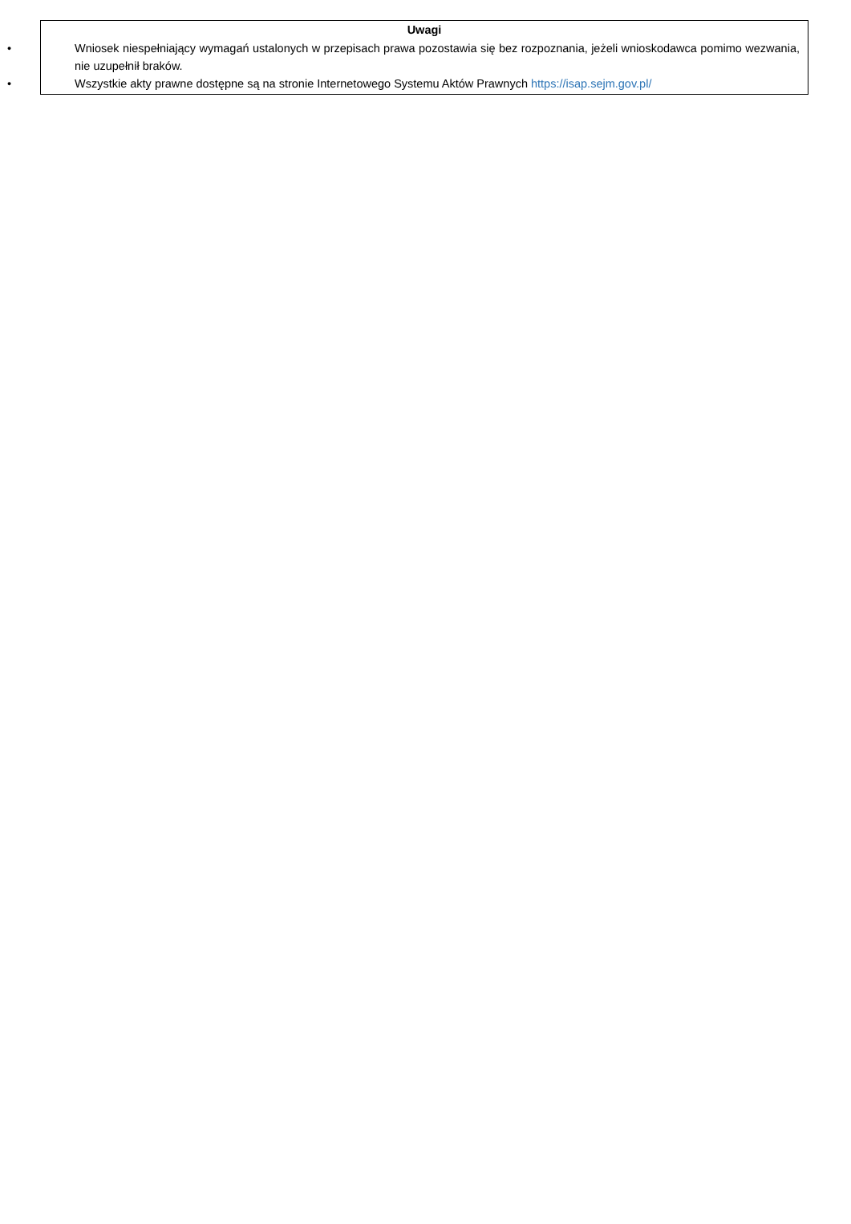Uwagi
• Wniosek niespełniający wymagań ustalonych w przepisach prawa pozostawia się bez rozpoznania, jeżeli wnioskodawca pomimo wezwania, nie uzupełnił braków.
• Wszystkie akty prawne dostępne są na stronie Internetowego Systemu Aktów Prawnych https://isap.sejm.gov.pl/